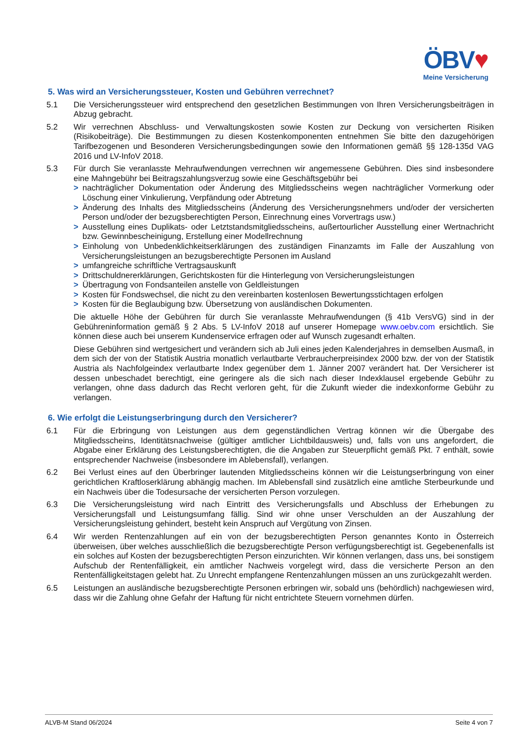ÖBV♥
Meine Versicherung
5. Was wird an Versicherungssteuer, Kosten und Gebühren verrechnet?
5.1 Die Versicherungssteuer wird entsprechend den gesetzlichen Bestimmungen von Ihren Versicherungsbeiträgen in Abzug gebracht.
5.2 Wir verrechnen Abschluss- und Verwaltungskosten sowie Kosten zur Deckung von versicherten Risiken (Risikobeiträge). Die Bestimmungen zu diesen Kostenkomponenten entnehmen Sie bitte den dazugehörigen Tarifbezogenen und Besonderen Versicherungsbedingungen sowie den Informationen gemäß §§ 128-135d VAG 2016 und LV-InfoV 2018.
5.3 Für durch Sie veranlasste Mehraufwendungen verrechnen wir angemessene Gebühren. Dies sind insbesondere eine Mahngebühr bei Beitragszahlungsverzug sowie eine Geschäftsgebühr bei
> nachträglicher Dokumentation oder Änderung des Mitgliedsscheins wegen nachträglicher Vormerkung oder Löschung einer Vinkulierung, Verpfändung oder Abtretung
> Änderung des Inhalts des Mitgliedsscheins (Änderung des Versicherungsnehmers und/oder der versicherten Person und/oder der bezugsberechtigten Person, Einrechnung eines Vorvertrags usw.)
> Ausstellung eines Duplikats- oder Letztstandsmitgliedsscheins, außertourlicher Ausstellung einer Wertnachricht bzw. Gewinnbescheinigung, Erstellung einer Modellrechnung
> Einholung von Unbedenklichkeitserklärungen des zuständigen Finanzamts im Falle der Auszahlung von Versicherungsleistungen an bezugsberechtigte Personen im Ausland
> umfangreiche schriftliche Vertragsauskunft
> Drittschuldnererklärungen, Gerichtskosten für die Hinterlegung von Versicherungsleistungen
> Übertragung von Fondsanteilen anstelle von Geldleistungen
> Kosten für Fondswechsel, die nicht zu den vereinbarten kostenlosen Bewertungsstichtagen erfolgen
> Kosten für die Beglaubigung bzw. Übersetzung von ausländischen Dokumenten.
Die aktuelle Höhe der Gebühren für durch Sie veranlasste Mehraufwendungen (§ 41b VersVG) sind in der Gebühreninformation gemäß § 2 Abs. 5 LV-InfoV 2018 auf unserer Homepage www.oebv.com ersichtlich. Sie können diese auch bei unserem Kundenservice erfragen oder auf Wunsch zugesandt erhalten.
Diese Gebühren sind wertgesichert und verändern sich ab Juli eines jeden Kalenderjahres in demselben Ausmaß, in dem sich der von der Statistik Austria monatlich verlautbarte Verbraucherpreisindex 2000 bzw. der von der Statistik Austria als Nachfolgeindex verlautbarte Index gegenüber dem 1. Jänner 2007 verändert hat. Der Versicherer ist dessen unbeschadet berechtigt, eine geringere als die sich nach dieser Indexklausel ergebende Gebühr zu verlangen, ohne dass dadurch das Recht verloren geht, für die Zukunft wieder die indexkonforme Gebühr zu verlangen.
6. Wie erfolgt die Leistungserbringung durch den Versicherer?
6.1 Für die Erbringung von Leistungen aus dem gegenständlichen Vertrag können wir die Übergabe des Mitgliedsscheins, Identitätsnachweise (gültiger amtlicher Lichtbildausweis) und, falls von uns angefordert, die Abgabe einer Erklärung des Leistungsberechtigten, die die Angaben zur Steuerpflicht gemäß Pkt. 7 enthält, sowie entsprechender Nachweise (insbesondere im Ablebensfall), verlangen.
6.2 Bei Verlust eines auf den Überbringer lautenden Mitgliedsscheins können wir die Leistungserbringung von einer gerichtlichen Kraftloserklärung abhängig machen. Im Ablebensfall sind zusätzlich eine amtliche Sterbeurkunde und ein Nachweis über die Todesursache der versicherten Person vorzulegen.
6.3 Die Versicherungsleistung wird nach Eintritt des Versicherungsfalls und Abschluss der Erhebungen zu Versicherungsfall und Leistungsumfang fällig. Sind wir ohne unser Verschulden an der Auszahlung der Versicherungsleistung gehindert, besteht kein Anspruch auf Vergütung von Zinsen.
6.4 Wir werden Rentenzahlungen auf ein von der bezugsberechtigten Person genanntes Konto in Österreich überweisen, über welches ausschließlich die bezugsberechtigte Person verfügungsberechtigt ist. Gegebenenfalls ist ein solches auf Kosten der bezugsberechtigten Person einzurichten. Wir können verlangen, dass uns, bei sonstigem Aufschub der Rentenfälligkeit, ein amtlicher Nachweis vorgelegt wird, dass die versicherte Person an den Rentenfälligkeitstagen gelebt hat. Zu Unrecht empfangene Rentenzahlungen müssen an uns zurückgezahlt werden.
6.5 Leistungen an ausländische bezugsberechtigte Personen erbringen wir, sobald uns (behördlich) nachgewiesen wird, dass wir die Zahlung ohne Gefahr der Haftung für nicht entrichtete Steuern vornehmen dürfen.
ALVB-M Stand 06/2024 Seite 4 von 7